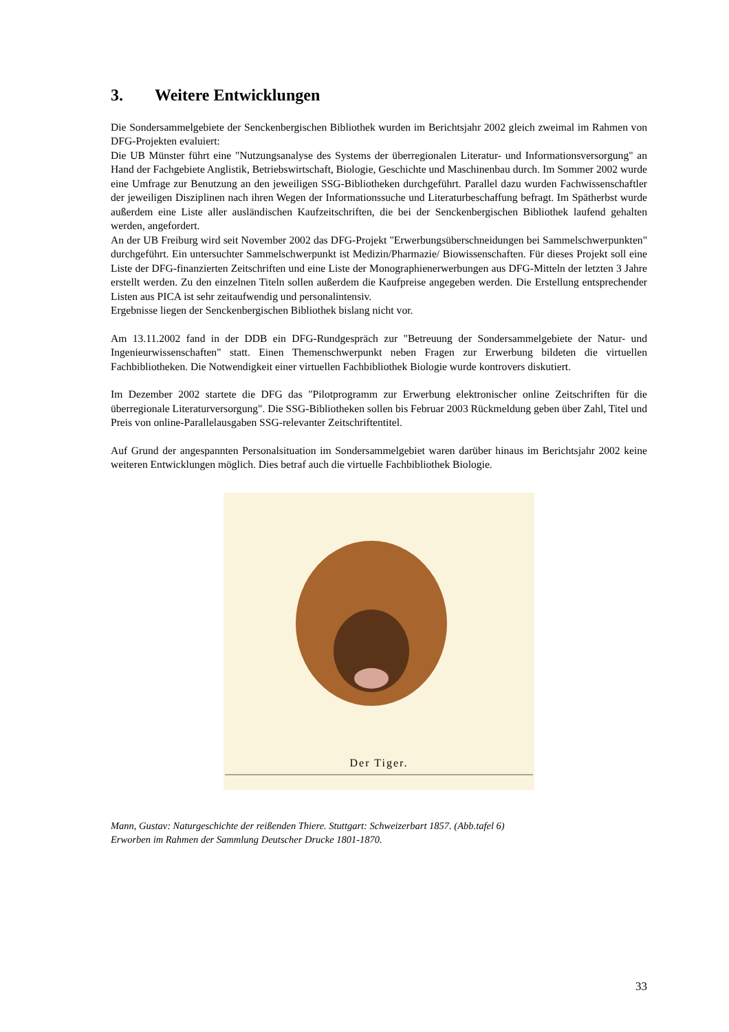3. Weitere Entwicklungen
Die Sondersammelgebiete der Senckenbergischen Bibliothek wurden im Berichtsjahr 2002 gleich zweimal im Rahmen von DFG-Projekten evaluiert:
Die UB Münster führt eine "Nutzungsanalyse des Systems der überregionalen Literatur- und Informationsversorgung" an Hand der Fachgebiete Anglistik, Betriebswirtschaft, Biologie, Geschichte und Maschinenbau durch. Im Sommer 2002 wurde eine Umfrage zur Benutzung an den jeweiligen SSG-Bibliotheken durchgeführt. Parallel dazu wurden Fachwissenschaftler der jeweiligen Disziplinen nach ihren Wegen der Informationssuche und Literaturbeschaffung befragt. Im Spätherbst wurde außerdem eine Liste aller ausländischen Kaufzeitschriften, die bei der Senckenbergischen Bibliothek laufend gehalten werden, angefordert.
An der UB Freiburg wird seit November 2002 das DFG-Projekt "Erwerbungsüberschneidungen bei Sammelschwerpunkten" durchgeführt. Ein untersuchter Sammelschwerpunkt ist Medizin/Pharmazie/ Biowissenschaften. Für dieses Projekt soll eine Liste der DFG-finanzierten Zeitschriften und eine Liste der Monographienerwerbungen aus DFG-Mitteln der letzten 3 Jahre erstellt werden. Zu den einzelnen Titeln sollen außerdem die Kaufpreise angegeben werden. Die Erstellung entsprechender Listen aus PICA ist sehr zeitaufwendig und personalintensiv.
Ergebnisse liegen der Senckenbergischen Bibliothek bislang nicht vor.
Am 13.11.2002 fand in der DDB ein DFG-Rundgespräch zur "Betreuung der Sondersammelgebiete der Natur- und Ingenieurwissenschaften" statt. Einen Themenschwerpunkt neben Fragen zur Erwerbung bildeten die virtuellen Fachbibliotheken. Die Notwendigkeit einer virtuellen Fachbibliothek Biologie wurde kontrovers diskutiert.
Im Dezember 2002 startete die DFG das "Pilotprogramm zur Erwerbung elektronischer online Zeitschriften für die überregionale Literaturversorgung". Die SSG-Bibliotheken sollen bis Februar 2003 Rückmeldung geben über Zahl, Titel und Preis von online-Parallelausgaben SSG-relevanter Zeitschriftentitel.
Auf Grund der angespannten Personalsituation im Sondersammelgebiet waren darüber hinaus im Berichtsjahr 2002 keine weiteren Entwicklungen möglich. Dies betraf auch die virtuelle Fachbibliothek Biologie.
Der Tiger.
Mann, Gustav: Naturgeschichte der reißenden Thiere. Stuttgart: Schweizerbart 1857. (Abb.tafel 6)
Erworben im Rahmen der Sammlung Deutscher Drucke 1801-1870.
33